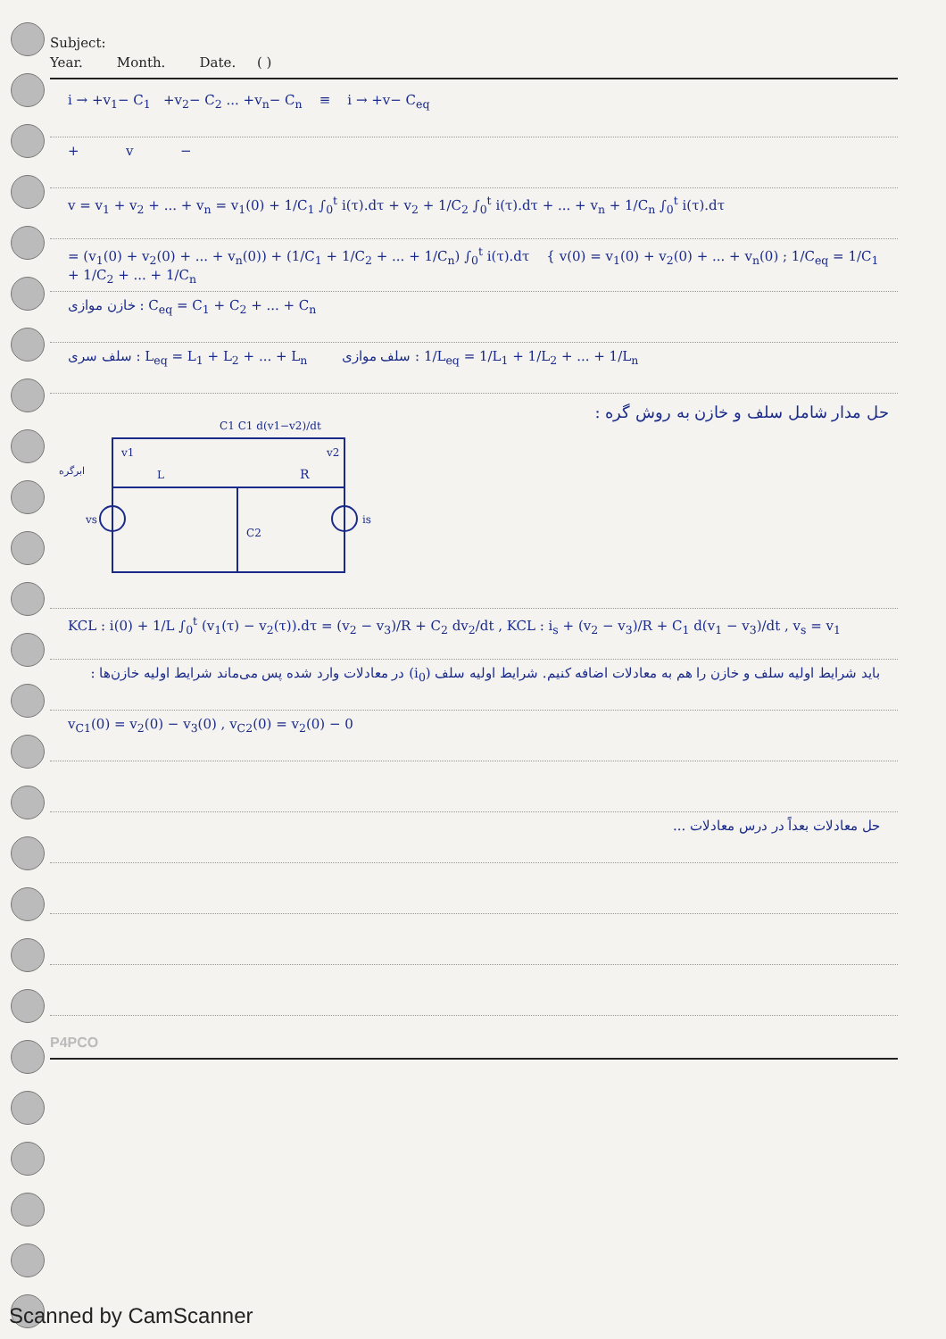Subject:
Year. Month. Date. ( )
i → +v<sub>1</sub>− C<sub>1</sub> +v<sub>2</sub>− C<sub>2</sub> ... +v<sub>n</sub>− C<sub>n</sub> ≡ i → +v− C<sub>eq</sub>
+ v −
v = v<sub>1</sub> + v<sub>2</sub> + ... + v<sub>n</sub> = v<sub>1</sub>(0) + 1/C<sub>1</sub> ∫<sub>0</sub><sup>t</sup> i(τ).dτ + v<sub>2</sub> + 1/C<sub>2</sub> ∫<sub>0</sub><sup>t</sup> i(τ).dτ + ... + v<sub>n</sub> + 1/C<sub>n</sub> ∫<sub>0</sub><sup>t</sup> i(τ).dτ
= (v<sub>1</sub>(0) + v<sub>2</sub>(0) + ... + v<sub>n</sub>(0)) + (1/C<sub>1</sub> + 1/C<sub>2</sub> + ... + 1/C<sub>n</sub>) ∫<sub>0</sub><sup>t</sup> i(τ).dτ { v(0) = v<sub>1</sub>(0) + v<sub>2</sub>(0) + ... + v<sub>n</sub>(0) ; 1/C<sub>eq</sub> = 1/C<sub>1</sub> + 1/C<sub>2</sub> + ... + 1/C<sub>n</sub>
خازن موازی : C<sub>eq</sub> = C<sub>1</sub> + C<sub>2</sub> + ... + C<sub>n</sub>
سلف سری : L<sub>eq</sub> = L<sub>1</sub> + L<sub>2</sub> + ... + L<sub>n</sub> سلف موازی : 1/L<sub>eq</sub> = 1/L<sub>1</sub> + 1/L<sub>2</sub> + ... + 1/L<sub>n</sub>
C1 C1 d(v1−v2)/dt
v1
v2
L
R
vs
is
C2
ابرگره
حل مدار شامل سلف و خازن به روش گره :
KCL : i(0) + 1/L ∫<sub>0</sub><sup>t</sup> (v<sub>1</sub>(τ) − v<sub>2</sub>(τ)).dτ = (v<sub>2</sub> − v<sub>3</sub>)/R + C<sub>2</sub> dv<sub>2</sub>/dt , KCL : i<sub>s</sub> + (v<sub>2</sub> − v<sub>3</sub>)/R + C<sub>1</sub> d(v<sub>1</sub> − v<sub>3</sub>)/dt , v<sub>s</sub> = v<sub>1</sub>
باید شرایط اولیه سلف و خازن را هم به معادلات اضافه کنیم. شرایط اولیه سلف (i<sub>0</sub>) در معادلات وارد شده پس می‌ماند شرایط اولیه خازن‌ها :
v<sub>C1</sub>(0) = v<sub>2</sub>(0) − v<sub>3</sub>(0) , v<sub>C2</sub>(0) = v<sub>2</sub>(0) − 0
حل معادلات بعداً در درس معادلات ...
P4PCO
Scanned by CamScanner